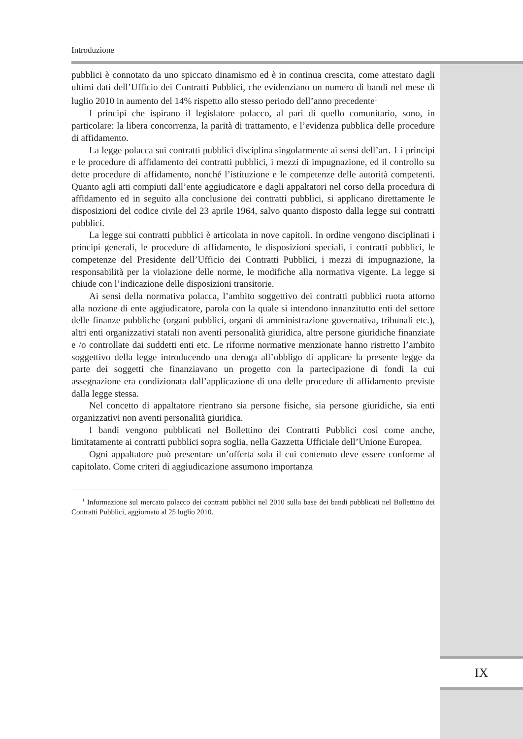Introduzione
pubblici è connotato da uno spiccato dinamismo ed è in continua crescita, come attestato dagli ultimi dati dell’Ufficio dei Contratti Pubblici, che evidenziano un numero di bandi nel mese di luglio 2010 in aumento del 14% rispetto allo stesso periodo dell’anno precedente<sup>1</sup>
I principi che ispirano il legislatore polacco, al pari di quello comunitario, sono, in particolare: la libera concorrenza, la parità di trattamento, e l’evidenza pubblica delle procedure di affidamento.
La legge polacca sui contratti pubblici disciplina singolarmente ai sensi dell’art. 1 i principi e le procedure di affidamento dei contratti pubblici, i mezzi di impugnazione, ed il controllo su dette procedure di affidamento, nonché l’istituzione e le competenze delle autorità competenti. Quanto agli atti compiuti dall’ente aggiudicatore e dagli appaltatori nel corso della procedura di affidamento ed in seguito alla conclusione dei contratti pubblici, si applicano direttamente le disposizioni del codice civile del 23 aprile 1964, salvo quanto disposto dalla legge sui contratti pubblici.
La legge sui contratti pubblici è articolata in nove capitoli. In ordine vengono disciplinati i principi generali, le procedure di affidamento, le disposizioni speciali, i contratti pubblici, le competenze del Presidente dell’Ufficio dei Contratti Pubblici, i mezzi di impugnazione, la responsabilità per la violazione delle norme, le modifiche alla normativa vigente. La legge si chiude con l’indicazione delle disposizioni transitorie.
Ai sensi della normativa polacca, l’ambito soggettivo dei contratti pubblici ruota attorno alla nozione di ente aggiudicatore, parola con la quale si intendono innanzitutto enti del settore delle finanze pubbliche (organi pubblici, organi di amministrazione governativa, tribunali etc.), altri enti organizzativi statali non aventi personalità giuridica, altre persone giuridiche finanziate e /o controllate dai suddetti enti etc. Le riforme normative menzionate hanno ristretto l’ambito soggettivo della legge introducendo una deroga all’obbligo di applicare la presente legge da parte dei soggetti che finanziavano un progetto con la partecipazione di fondi la cui assegnazione era condizionata dall’applicazione di una delle procedure di affidamento previste dalla legge stessa.
Nel concetto di appaltatore rientrano sia persone fisiche, sia persone giuridiche, sia enti organizzativi non aventi personalità giuridica.
I bandi vengono pubblicati nel Bollettino dei Contratti Pubblici così come anche, limitatamente ai contratti pubblici sopra soglia, nella Gazzetta Ufficiale dell’Unione Europea.
Ogni appaltatore può presentare un’offerta sola il cui contenuto deve essere conforme al capitolato. Come criteri di aggiudicazione assumono importanza
<sup>1</sup> Informazione sul mercato polacco dei contratti pubblici nel 2010 sulla base dei bandi pubblicati nel Bollettino dei Contratti Pubblici, aggiornato al 25 luglio 2010.
IX